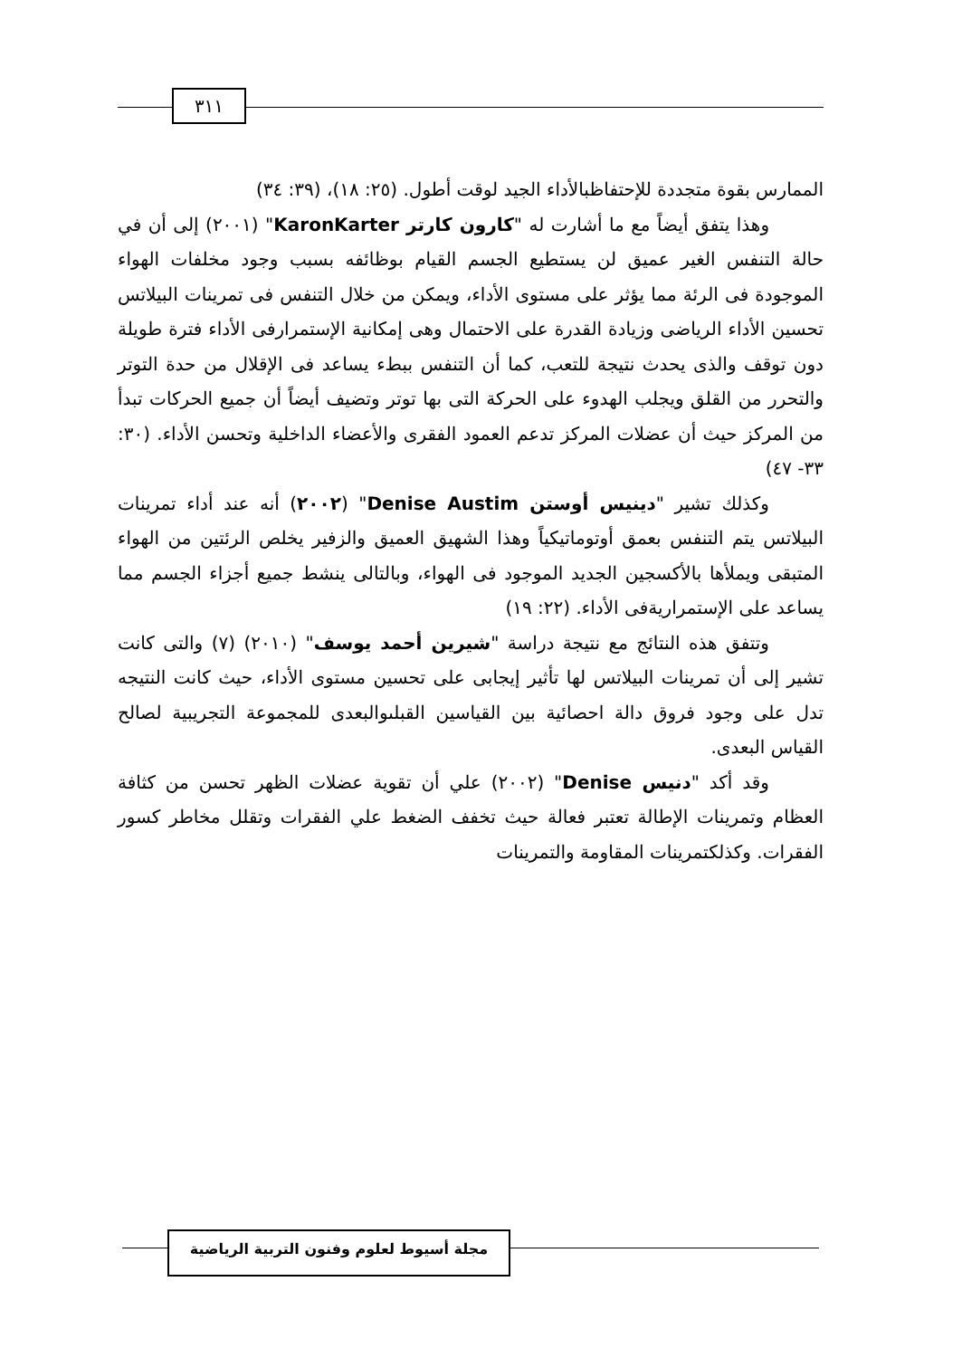٣١١
الممارس بقوة متجددة للإحتفاظبالأداء الجيد لوقت أطول. (٢٥: ١٨)، (٣٩: ٣٤)
وهذا يتفق أيضاً مع ما أشارت له "كارون كارتر KaronKarter" (٢٠٠١) إلى أن في حالة التنفس الغير عميق لن يستطيع الجسم القيام بوظائفه بسبب وجود مخلفات الهواء الموجودة فى الرئة مما يؤثر على مستوى الأداء، ويمكن من خلال التنفس فى تمرينات البيلاتس تحسين الأداء الرياضى وزيادة القدرة على الاحتمال وهى إمكانية الإستمرارفى الأداء فترة طويلة دون توقف والذى يحدث نتيجة للتعب، كما أن التنفس ببطء يساعد فى الإقلال من حدة التوتر والتحرر من القلق ويجلب الهدوء على الحركة التى بها توتر وتضيف أيضاً أن جميع الحركات تبدأ من المركز حيث أن عضلات المركز تدعم العمود الفقرى والأعضاء الداخلية وتحسن الأداء. (٣٠: ٣٣- ٤٧)
وكذلك تشير "دينيس أوستن Denise Austim" (٢٠٠٢) أنه عند أداء تمرينات البيلاتس يتم التنفس بعمق أوتوماتيكياً وهذا الشهيق العميق والزفير يخلص الرئتين من الهواء المتبقى ويملأها بالأكسجين الجديد الموجود فى الهواء، وبالتالى ينشط جميع أجزاء الجسم مما يساعد على الإستمراريةفى الأداء. (٢٢: ١٩)
وتتفق هذه النتائج مع نتيجة دراسة "شيرين أحمد يوسف" (٢٠١٠) (٧) والتى كانت تشير إلى أن تمرينات البيلاتس لها تأثير إيجابى على تحسين مستوى الأداء، حيث كانت النتيجه تدل على وجود فروق دالة احصائية بين القياسين القبلىوالبعدى للمجموعة التجريبية لصالح القياس البعدى.
وقد أكد "دنيس Denise" (٢٠٠٢) علي أن تقوية عضلات الظهر تحسن من كثافة العظام وتمرينات الإطالة تعتبر فعالة حيث تخفف الضغط علي الفقرات وتقلل مخاطر كسور الفقرات. وكذلكتمرينات المقاومة والتمرينات
مجلة أسيوط لعلوم وفنون التربية الرياضية